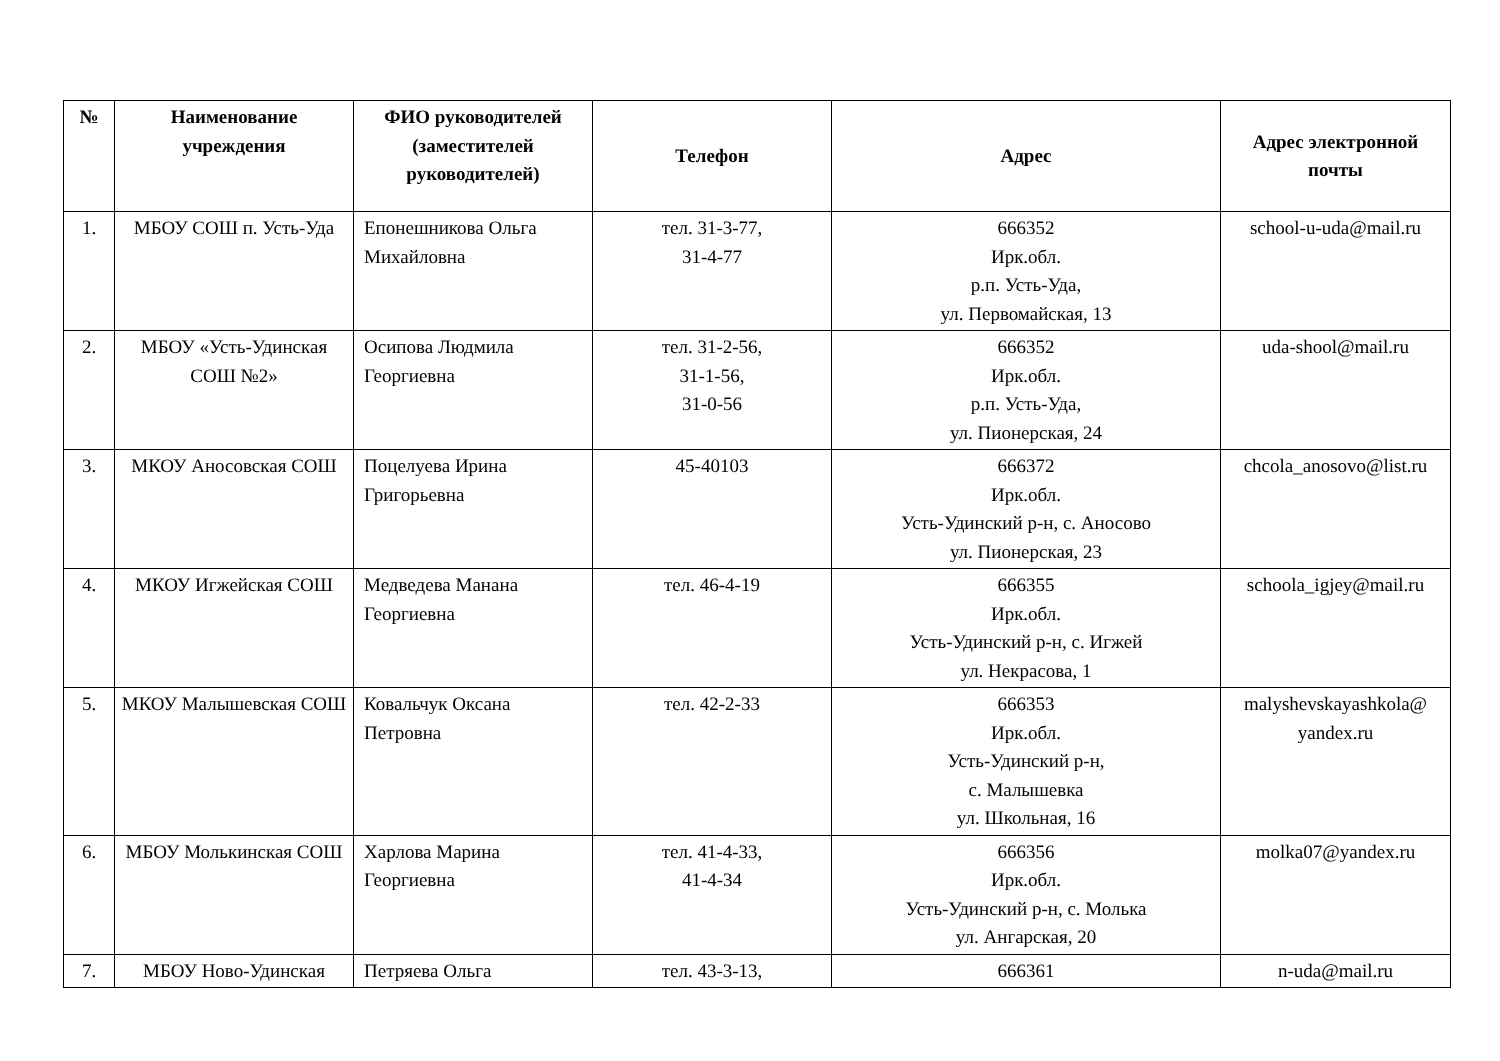| № | Наименование учреждения | ФИО руководителей (заместителей руководителей) | Телефон | Адрес | Адрес электронной почты |
| --- | --- | --- | --- | --- | --- |
| 1. | МБОУ СОШ п. Усть-Уда | Епонешникова Ольга Михайловна | тел. 31-3-77, 31-4-77 | 666352 Ирк.обл. р.п. Усть-Уда, ул. Первомайская, 13 | school-u-uda@mail.ru |
| 2. | МБОУ «Усть-Удинская СОШ №2» | Осипова Людмила Георгиевна | тел. 31-2-56, 31-1-56, 31-0-56 | 666352 Ирк.обл. р.п. Усть-Уда, ул. Пионерская, 24 | uda-shool@mail.ru |
| 3. | МКОУ Аносовская СОШ | Поцелуева Ирина Григорьевна | 45-40103 | 666372 Ирк.обл. Усть-Удинский р-н, с. Аносово ул. Пионерская, 23 | chcola_anosovo@list.ru |
| 4. | МКОУ Игжейская СОШ | Медведева Манана Георгиевна | тел. 46-4-19 | 666355 Ирк.обл. Усть-Удинский р-н, с. Игжей ул. Некрасова, 1 | schoola_igjey@mail.ru |
| 5. | МКОУ Малышевская СОШ | Ковальчук Оксана Петровна | тел. 42-2-33 | 666353 Ирк.обл. Усть-Удинский р-н, с. Малышевка ул. Школьная, 16 | malyshevskayashkola@ yandex.ru |
| 6. | МБОУ Молькинская СОШ | Харлова Марина Георгиевна | тел. 41-4-33, 41-4-34 | 666356 Ирк.обл. Усть-Удинский р-н, с. Молька ул. Ангарская, 20 | molka07@yandex.ru |
| 7. | МБОУ Ново-Удинская | Петряева Ольга | тел. 43-3-13, | 666361 | n-uda@mail.ru |